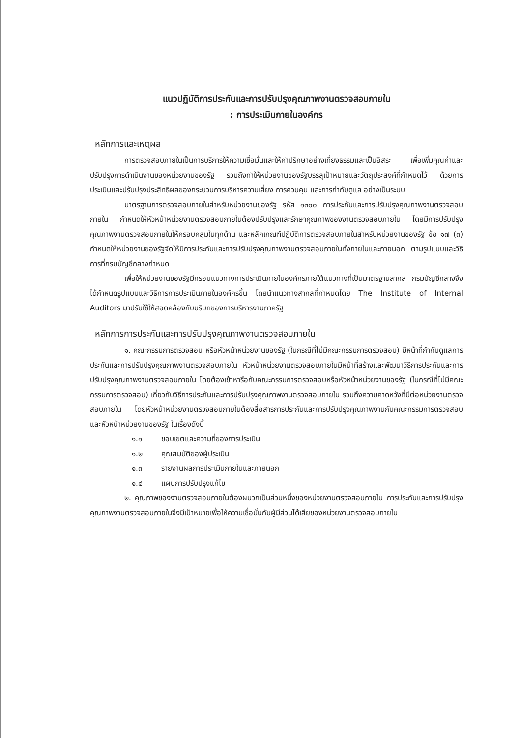แนวปฏิบัติการประกันและการปรับปรุงคุณภาพงานตรวจสอบภายใน
: การประเมินภายในองค์กร
หลักการและเหตุผล
การตรวจสอบภายในเป็นการบริการให้ความเชื่อมั่นและให้คำปรึกษาอย่างเที่ยงธรรมและเป็นอิสระ เพื่อเพิ่มคุณค่าและปรับปรุงการดำเนินงานของหน่วยงานของรัฐ รวมถึงทำให้หน่วยงานของรัฐบรรลุเป้าหมายและวัตถุประสงค์ที่กำหนดไว้ ด้วยการประเมินและปรับปรุงประสิทธิผลของกระบวนการบริหารความเสี่ยง การควบคุม และการกำกับดูแล อย่างเป็นระบบ
มาตรฐานการตรวจสอบภายในสำหรับหน่วยงานของรัฐ รหัส ๑๓๐๐ การประกันและการปรับปรุงคุณภาพงานตรวจสอบภายใน กำหนดให้หัวหน้าหน่วยงานตรวจสอบภายในต้องปรับปรุงและรักษาคุณภาพของงานตรวจสอบภายใน โดยมีการปรับปรุงคุณภาพงานตรวจสอบภายในให้ครอบคลุมในทุกด้าน และหลักเกณฑ์ปฏิบัติการตรวจสอบภายในสำหรับหน่วยงานของรัฐ ข้อ ๑๗ (๓) กำหนดให้หน่วยงานของรัฐจัดให้มีการประกันและการปรับปรุงคุณภาพงานตรวจสอบภายในทั้งภายในและภายนอก ตามรูปแบบและวิธีการที่กรมบัญชีกลางกำหนด
เพื่อให้หน่วยงานของรัฐมีกรอบแนวทางการประเมินภายในองค์กรภายใต้แนวทางที่เป็นมาตรฐานสากล กรมบัญชีกลางจึงได้กำหนดรูปแบบและวิธีการการประเมินภายในองค์กรขึ้น โดยนำแนวทางสากลที่กำหนดโดย The Institute of Internal Auditors มาปรับใช้ให้สอดคล้องกับบริบทของการบริหารงานภาครัฐ
หลักการการประกันและการปรับปรุงคุณภาพงานตรวจสอบภายใน
๑. คณะกรรมการตรวจสอบ หรือหัวหน้าหน่วยงานของรัฐ (ในกรณีที่ไม่มีคณะกรรมการตรวจสอบ) มีหน้าที่กำกับดูแลการประกันและการปรับปรุงคุณภาพงานตรวจสอบภายใน หัวหน้าหน่วยงานตรวจสอบภายในมีหน้าที่สร้างและพัฒนาวิธีการประกันและการปรับปรุงคุณภาพงานตรวจสอบภายใน โดยต้องเข้าหารือกับคณะกรรมการตรวจสอบหรือหัวหน้าหน่วยงานของรัฐ (ในกรณีที่ไม่มีคณะกรรมการตรวจสอบ) เกี่ยวกับวิธีการประกันและการปรับปรุงคุณภาพงานตรวจสอบภายใน รวมถึงความคาดหวังที่มีต่อหน่วยงานตรวจสอบภายใน โดยหัวหน้าหน่วยงานตรวจสอบภายในต้องสื่อสารการประกันและการปรับปรุงคุณภาพงานกับคณะกรรมการตรวจสอบและหัวหน้าหน่วยงานของรัฐ ในเรื่องดังนี้
๑.๑ ขอบเขตและความถี่ของการประเมิน
๑.๒ คุณสมบัติของผู้ประเมิน
๑.๓ รายงานผลการประเมินภายในและภายนอก
๑.๔ แผนการปรับปรุงแก้ไข
๒. คุณภาพของงานตรวจสอบภายในต้องผนวกเป็นส่วนหนึ่งของหน่วยงานตรวจสอบภายใน การประกันและการปรับปรุงคุณภาพงานตรวจสอบภายในจึงมีเป้าหมายเพื่อให้ความเชื่อมั่นกับผู้มีส่วนได้เสียของหน่วยงานตรวจสอบภายใน